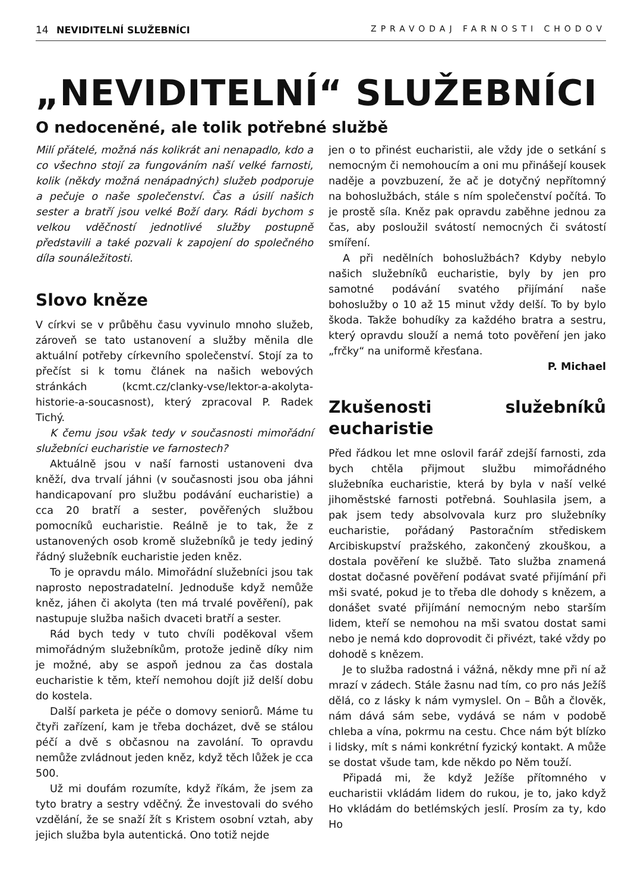14 NEVIDITELNÍ SLUŽEBNÍCI ZPRAVODAJ FARNOSTI CHODOV
„NEVIDITELNÍ“ SLUŽEBNÍCI
O nedoceněné, ale tolik potřebné službě
Milí přátelé, možná nás kolikrát ani nenapadlo, kdo a co všechno stojí za fungováním naší velké farnosti, kolik (někdy možná nenápadných) služeb podporuje a pečuje o naše společenství. Čas a úsilí našich sester a bratří jsou velké Boží dary. Rádi bychom s velkou vděčností jednotlivé služby postupně představili a také pozvali k zapojení do společného díla sounáležitosti.
Slovo kněze
V církvi se v průběhu času vyvinulo mnoho služeb, zároveň se tato ustanovení a služby měnila dle aktuální potřeby církevního společenství. Stojí za to přečíst si k tomu článek na našich webových stránkách (kcmt.cz/clanky-vse/lektor-a-akolyta-historie-a-soucasnost), který zpracoval P. Radek Tichý.
K čemu jsou však tedy v současnosti mimořádní služebníci eucharistie ve farnostech?
Aktuálně jsou v naší farnosti ustanoveni dva kněží, dva trvalí jáhni (v současnosti jsou oba jáhni handicapovaní pro službu podávání eucharistie) a cca 20 bratří a sester, pověřených službou pomocníků eucharistie. Reálně je to tak, že z ustanovených osob kromě služebníků je tedy jediný řádný služebník eucharistie jeden kněz.
To je opravdu málo. Mimořádní služebníci jsou tak naprosto nepostradatelní. Jednoduše když nemůže kněz, jáhen či akolyta (ten má trvalé pověření), pak nastupuje služba našich dvaceti bratří a sester.
Rád bych tedy v tuto chvíli poděkoval všem mimořádným služebníkům, protože jedině díky nim je možné, aby se aspoň jednou za čas dostala eucharistie k těm, kteří nemohou dojít již delší dobu do kostela.
Další parketa je péče o domovy seniorů. Máme tu čtyři zařízení, kam je třeba docházet, dvě se stálou péčí a dvě s občasnou na zavolání. To opravdu nemůže zvládnout jeden kněz, když těch lůžek je cca 500.
Už mi doufám rozumíte, když říkám, že jsem za tyto bratry a sestry vděčný. Že investovali do svého vzdělání, že se snaží žít s Kristem osobní vztah, aby jejich služba byla autentická. Ono totiž nejde
jen o to přinést eucharistii, ale vždy jde o setkání s nemocným či nemohoucím a oni mu přinášejí kousek naděje a povzbuzení, že ač je dotyčný nepřítomný na bohoslužbách, stále s ním společenství počítá. To je prostě síla. Kněz pak opravdu zaběhne jednou za čas, aby posloužil svátostí nemocných či svátostí smíření.
A při nedělních bohoslužbách? Kdyby nebylo našich služebníků eucharistie, byly by jen pro samotné podávání svatého přijímání naše bohoslužby o 10 až 15 minut vždy delší. To by bylo škoda. Takže bohudíky za každého bratra a sestru, který opravdu slouží a nemá toto pověření jen jako „frčky“ na uniformě křesťana.
P. Michael
Zkušenosti služebníků eucharistie
Před řádkou let mne oslovil farář zdejší farnosti, zda bych chtěla přijmout službu mimořádného služebníka eucharistie, která by byla v naší velké jihoměstské farnosti potřebná. Souhlasila jsem, a pak jsem tedy absolvovala kurz pro služebníky eucharistie, pořádaný Pastoračním střediskem Arcibiskupství pražského, zakončený zkouškou, a dostala pověření ke službě. Tato služba znamená dostat dočasné pověření podávat svaté přijímání při mši svaté, pokud je to třeba dle dohody s knězem, a donášet svaté přijímání nemocným nebo starším lidem, kteří se nemohou na mši svatou dostat sami nebo je nemá kdo doprovodit či přivézt, také vždy po dohodě s knězem.
Je to služba radostná i vážná, někdy mne při ní až mrazí v zádech. Stále žasnu nad tím, co pro nás Ježíš dělá, co z lásky k nám vymyslel. On – Bůh a člověk, nám dává sám sebe, vydává se nám v podobě chleba a vína, pokrmu na cestu. Chce nám být blízko i lidsky, mít s námi konkrétní fyzický kontakt. A může se dostat všude tam, kde někdo po Něm touží.
Připadá mi, že když Ježíše přítomného v eucharistii vkládám lidem do rukou, je to, jako když Ho vkládám do betlémských jeslí. Prosím za ty, kdo Ho